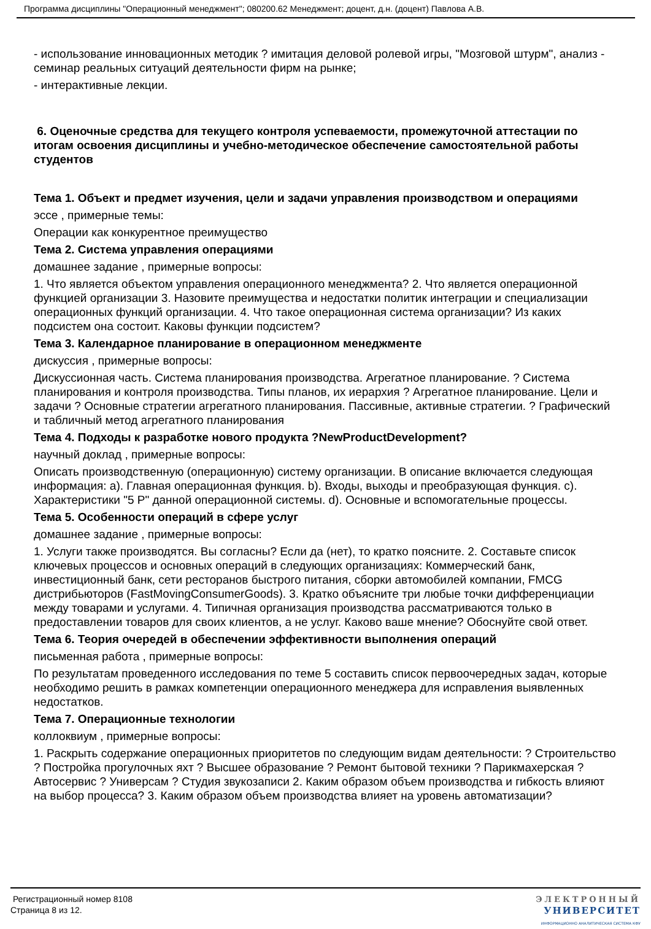Программа дисциплины "Операционный менеджмент"; 080200.62 Менеджмент; доцент, д.н. (доцент) Павлова А.В.
- использование инновационных методик ? имитация деловой ролевой игры, "Мозговой штурм", анализ - семинар реальных ситуаций деятельности фирм на рынке;
- интерактивные лекции.
6. Оценочные средства для текущего контроля успеваемости, промежуточной аттестации по итогам освоения дисциплины и учебно-методическое обеспечение самостоятельной работы студентов
Тема 1. Объект и предмет изучения, цели и задачи управления производством и операциями
эссе , примерные темы:
Операции как конкурентное преимущество
Тема 2. Система управления операциями
домашнее задание , примерные вопросы:
1. Что является объектом управления операционного менеджмента? 2. Что является операционной функцией организации 3. Назовите преимущества и недостатки политик интеграции и специализации операционных функций организации. 4. Что такое операционная система организации? Из каких подсистем она состоит. Каковы функции подсистем?
Тема 3. Календарное планирование в операционном менеджменте
дискуссия , примерные вопросы:
Дискуссионная часть. Система планирования производства. Агрегатное планирование. ? Система планирования и контроля производства. Типы планов, их иерархия ? Агрегатное планирование. Цели и задачи ? Основные стратегии агрегатного планирования. Пассивные, активные стратегии. ? Графический и табличный метод агрегатного планирования
Тема 4. Подходы к разработке нового продукта ?NewProductDevelopment?
научный доклад , примерные вопросы:
Описать производственную (операционную) систему организации. В описание включается следующая информация: a). Главная операционная функция. b). Входы, выходы и преобразующая функция. c). Характеристики "5 P" данной операционной системы. d). Основные и вспомогательные процессы.
Тема 5. Особенности операций в сфере услуг
домашнее задание , примерные вопросы:
1. Услуги также производятся. Вы согласны? Если да (нет), то кратко поясните. 2. Составьте список ключевых процессов и основных операций в следующих организациях: Коммерческий банк, инвестиционный банк, сети ресторанов быстрого питания, сборки автомобилей компании, FMCG дистрибьюторов (FastMovingConsumerGoods). 3. Кратко объясните три любые точки дифференциации между товарами и услугами. 4. Типичная организация производства рассматриваются только в предоставлении товаров для своих клиентов, а не услуг. Каково ваше мнение? Обоснуйте свой ответ.
Тема 6. Теория очередей в обеспечении эффективности выполнения операций
письменная работа , примерные вопросы:
По результатам проведенного исследования по теме 5 составить список первоочередных задач, которые необходимо решить в рамках компетенции операционного менеджера для исправления выявленных недостатков.
Тема 7. Операционные технологии
коллоквиум , примерные вопросы:
1. Раскрыть содержание операционных приоритетов по следующим видам деятельности: ? Строительство ? Постройка прогулочных яхт ? Высшее образование ? Ремонт бытовой техники ? Парикмахерская ? Автосервис ? Универсам ? Студия звукозаписи 2. Каким образом объем производства и гибкость влияют на выбор процесса? 3. Каким образом объем производства влияет на уровень автоматизации?
Регистрационный номер 8108
Страница 8 из 12.
ЭЛЕКТРОННЫЙ
УНИВЕРСИТЕТ
ИНФОРМАЦИОННО АНАЛИТИЧЕСКАЯ СИСТЕМА КФУ